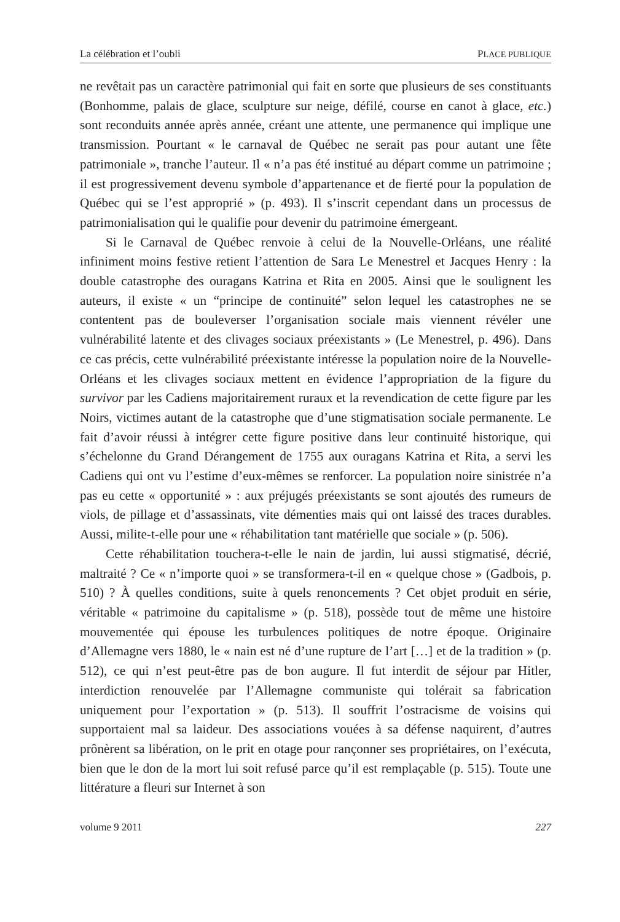La célébration et l’oubli PLACE PUBLIQUE
ne revêtait pas un caractère patrimonial qui fait en sorte que plusieurs de ses constituants (Bonhomme, palais de glace, sculpture sur neige, défilé, course en canot à glace, etc.) sont reconduits année après année, créant une attente, une permanence qui implique une transmission. Pourtant « le carnaval de Québec ne serait pas pour autant une fête patrimoniale », tranche l’auteur. Il « n’a pas été institué au départ comme un patrimoine ; il est progressivement devenu symbole d’appartenance et de fierté pour la population de Québec qui se l’est approprié » (p. 493). Il s’inscrit cependant dans un processus de patrimonialisation qui le qualifie pour devenir du patrimoine émergeant.
Si le Carnaval de Québec renvoie à celui de la Nouvelle-Orléans, une réalité infiniment moins festive retient l’attention de Sara Le Menestrel et Jacques Henry : la double catastrophe des ouragans Katrina et Rita en 2005. Ainsi que le soulignent les auteurs, il existe « un “principe de continuité” selon lequel les catastrophes ne se contentent pas de bouleverser l’organisation sociale mais viennent révéler une vulnérabilité latente et des clivages sociaux préexistants » (Le Menestrel, p. 496). Dans ce cas précis, cette vulnérabilité préexistante intéresse la population noire de la Nouvelle-Orléans et les clivages sociaux mettent en évidence l’appropriation de la figure du survivor par les Cadiens majoritairement ruraux et la revendication de cette figure par les Noirs, victimes autant de la catastrophe que d’une stigmatisation sociale permanente. Le fait d’avoir réussi à intégrer cette figure positive dans leur continuité historique, qui s’échelonne du Grand Dérangement de 1755 aux ouragans Katrina et Rita, a servi les Cadiens qui ont vu l’estime d’eux-mêmes se renforcer. La population noire sinistrée n’a pas eu cette « opportunité » : aux préjugés préexistants se sont ajoutés des rumeurs de viols, de pillage et d’assassinats, vite démenties mais qui ont laissé des traces durables. Aussi, milite-t-elle pour une « réhabilitation tant matérielle que sociale » (p. 506).
Cette réhabilitation touchera-t-elle le nain de jardin, lui aussi stigmatisé, décrié, maltraité ? Ce « n’importe quoi » se transformera-t-il en « quelque chose » (Gadbois, p. 510) ? À quelles conditions, suite à quels renoncements ? Cet objet produit en série, véritable « patrimoine du capitalisme » (p. 518), possède tout de même une histoire mouvementée qui épouse les turbulences politiques de notre époque. Originaire d’Allemagne vers 1880, le « nain est né d’une rupture de l’art […] et de la tradition » (p. 512), ce qui n’est peut-être pas de bon augure. Il fut interdit de séjour par Hitler, interdiction renouvelée par l’Allemagne communiste qui tolérait sa fabrication uniquement pour l’exportation » (p. 513). Il souffrit l’ostracisme de voisins qui supportaient mal sa laideur. Des associations vouées à sa défense naquirent, d’autres prônèrent sa libération, on le prit en otage pour rançonner ses propriétaires, on l’exécuta, bien que le don de la mort lui soit refusé parce qu’il est remplaçable (p. 515). Toute une littérature a fleuri sur Internet à son
volume 9 2011 227